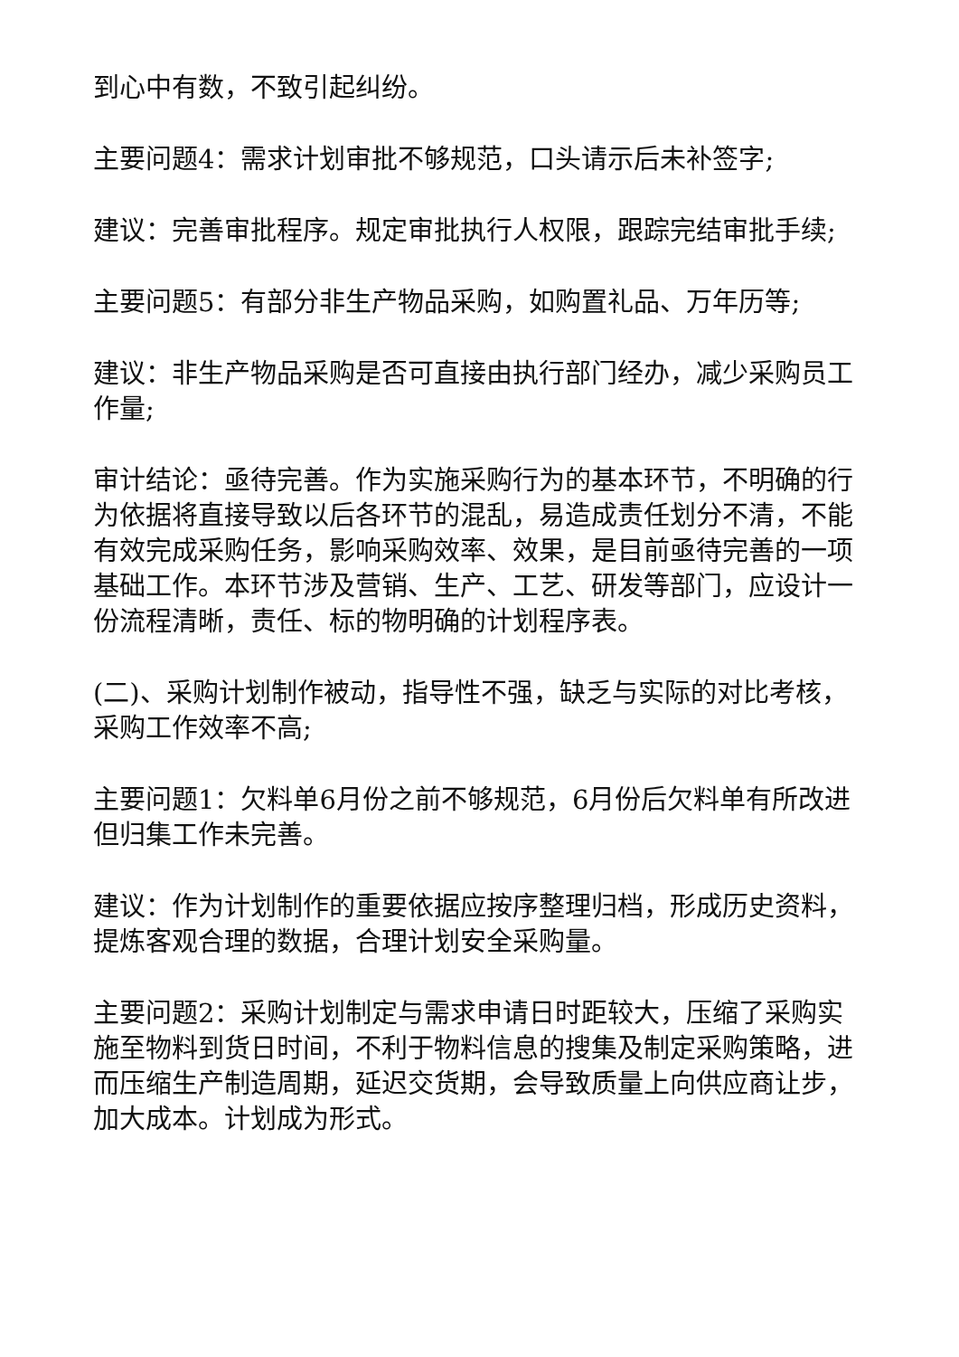到心中有数，不致引起纠纷。
主要问题4：需求计划审批不够规范，口头请示后未补签字;
建议：完善审批程序。规定审批执行人权限，跟踪完结审批手续;
主要问题5：有部分非生产物品采购，如购置礼品、万年历等;
建议：非生产物品采购是否可直接由执行部门经办，减少采购员工作量;
审计结论：亟待完善。作为实施采购行为的基本环节，不明确的行为依据将直接导致以后各环节的混乱，易造成责任划分不清，不能有效完成采购任务，影响采购效率、效果，是目前亟待完善的一项基础工作。本环节涉及营销、生产、工艺、研发等部门，应设计一份流程清晰，责任、标的物明确的计划程序表。
(二)、采购计划制作被动，指导性不强，缺乏与实际的对比考核，采购工作效率不高;
主要问题1：欠料单6月份之前不够规范，6月份后欠料单有所改进但归集工作未完善。
建议：作为计划制作的重要依据应按序整理归档，形成历史资料，提炼客观合理的数据，合理计划安全采购量。
主要问题2：采购计划制定与需求申请日时距较大，压缩了采购实施至物料到货日时间，不利于物料信息的搜集及制定采购策略，进而压缩生产制造周期，延迟交货期，会导致质量上向供应商让步，加大成本。计划成为形式。